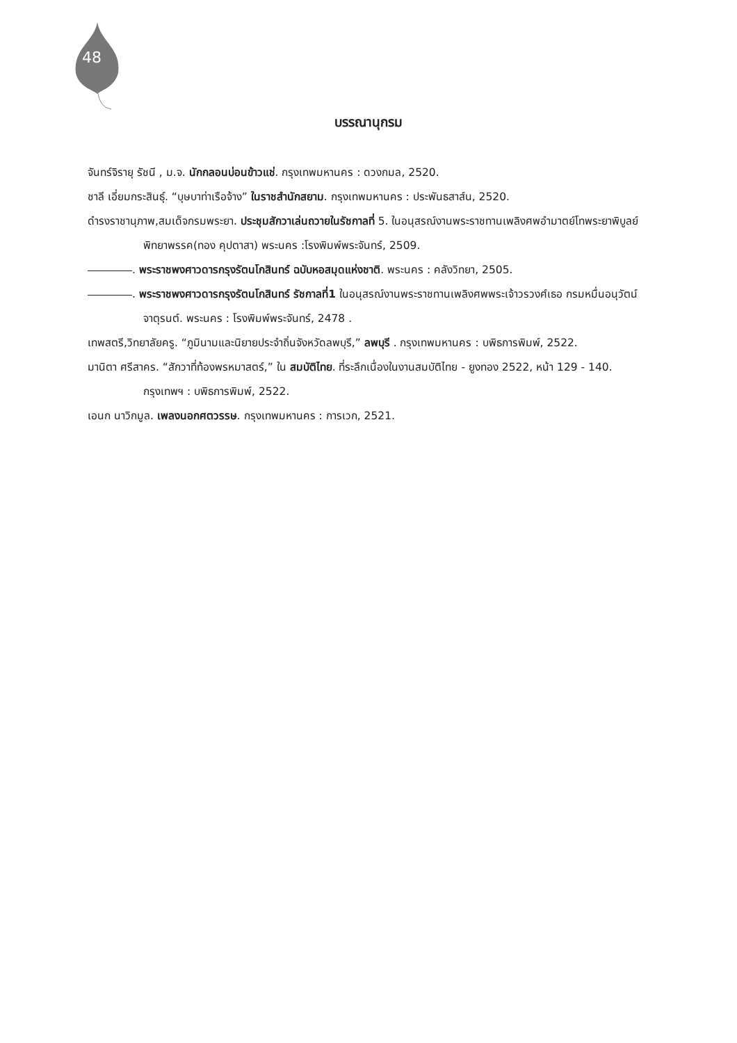48
บรรณานุกรม
จันทร์จิรายุ รัชนี , ม.จ. นักกลอนบ่อนข้าวแช่. กรุงเทพมหานคร : ดวงกมล, 2520.
ชาลี เอี่ยมกระสินธุ์. “บุษบาท่าเรือจ้าง” ในราชสำนักสยาม. กรุงเทพมหานคร : ประพันธสาส์น, 2520.
ดำรงราชานุภาพ,สมเด็จกรมพระยา. ประชุมสักวาเล่นถวายในรัชกาลที่ 5. ในอนุสรณ์งานพระราชทานเพลิงศพอำมาตย์โทพระยาพิบูลย์พิทยาพรรค(ทอง คุปตาสา) พระนคร :โรงพิมพ์พระจันทร์, 2509.
. พระราชพงศาวดารกรุงรัตนโกสินทร์ ฉบับหอสมุดแห่งชาติ. พระนคร : คลังวิทยา, 2505.
. พระราชพงศาวดารกรุงรัตนโกสินทร์ รัชกาลที่1 ในอนุสรณ์งานพระราชทานเพลิงศพพระเจ้าวรวงศ์เธอ กรมหมื่นอนุวัตน์จาตุรนต์. พระนคร : โรงพิมพ์พระจันทร์, 2478 .
เทพสตรี,วิทยาลัยครู. “ภูมินามและนิยายประจำถิ่นจังหวัดลพบุรี,” ลพบุรี . กรุงเทพมหานคร : บพิธการพิมพ์, 2522.
มานิตา ศรีสาคร. “สักวาที่ท้องพรหมาสตร์,” ใน สมบัติไทย. ที่ระลึกเนื่องในงานสมบัติไทย - ยูงทอง 2522, หน้า 129 - 140. กรุงเทพฯ : บพิธการพิมพ์, 2522.
เอนก นาวิกมูล. เพลงนอกศตวรรษ. กรุงเทพมหานคร : การเวก, 2521.